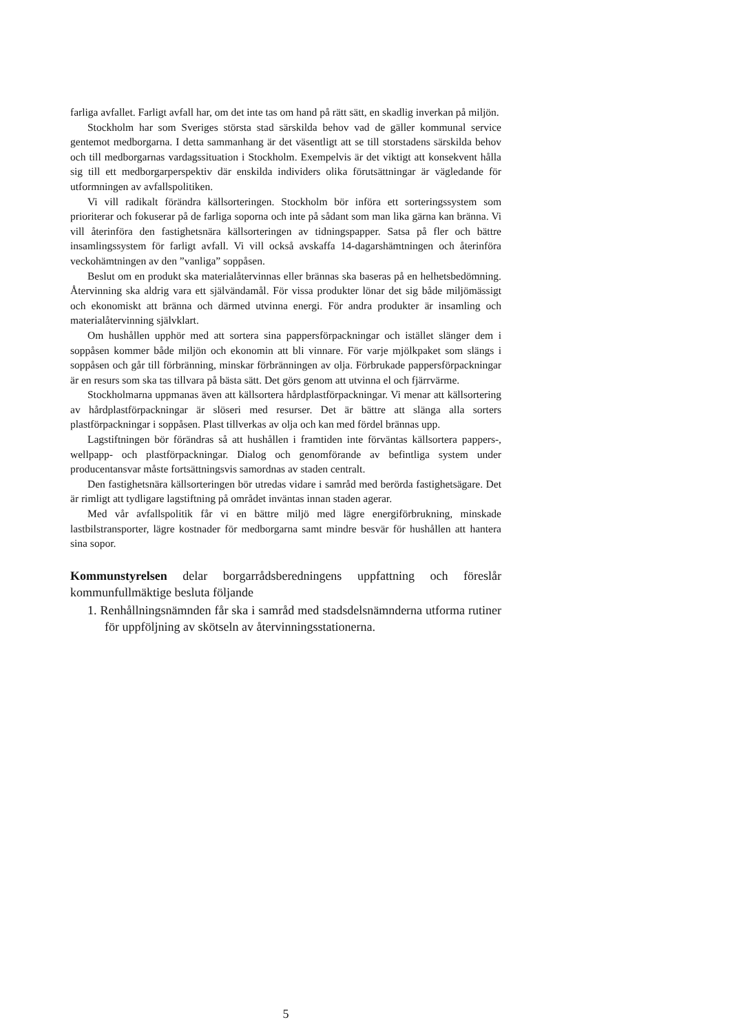farliga avfallet. Farligt avfall har, om det inte tas om hand på rätt sätt, en skadlig inverkan på miljön.
Stockholm har som Sveriges största stad särskilda behov vad de gäller kommunal service gentemot medborgarna. I detta sammanhang är det väsentligt att se till storstadens särskilda behov och till medborgarnas vardagssituation i Stockholm. Exempelvis är det viktigt att konsekvent hålla sig till ett medborgarperspektiv där enskilda individers olika förutsättningar är vägledande för utformningen av avfallspolitiken.
Vi vill radikalt förändra källsorteringen. Stockholm bör införa ett sorteringssystem som prioriterar och fokuserar på de farliga soporna och inte på sådant som man lika gärna kan bränna. Vi vill återinföra den fastighetsnära källsorteringen av tidningspapper. Satsa på fler och bättre insamlingssystem för farligt avfall. Vi vill också avskaffa 14-dagarshämtningen och återinföra veckohämtningen av den ”vanliga” soppåsen.
Beslut om en produkt ska materialåtervinnas eller brännas ska baseras på en helhetsbedömning. Återvinning ska aldrig vara ett självändamål. För vissa produkter lönar det sig både miljömässigt och ekonomiskt att bränna och därmed utvinna energi. För andra produkter är insamling och materialåtervinning självklart.
Om hushållen upphör med att sortera sina pappersförpackningar och istället slänger dem i soppåsen kommer både miljön och ekonomin att bli vinnare. För varje mjölkpaket som slängs i soppåsen och går till förbränning, minskar förbränningen av olja. Förbrukade pappersförpackningar är en resurs som ska tas tillvara på bästa sätt. Det görs genom att utvinna el och fjärrvärme.
Stockholmarna uppmanas även att källsortera hårdplastförpackningar. Vi menar att källsortering av hårdplastförpackningar är slöseri med resurser. Det är bättre att slänga alla sorters plastförpackningar i soppåsen. Plast tillverkas av olja och kan med fördel brännas upp.
Lagstiftningen bör förändras så att hushållen i framtiden inte förväntas källsortera pappers-, wellpapp- och plastförpackningar. Dialog och genomförande av befintliga system under producentansvar måste fortsättningsvis samordnas av staden centralt.
Den fastighetsnära källsorteringen bör utredas vidare i samråd med berörda fastighetsägare. Det är rimligt att tydligare lagstiftning på området inväntas innan staden agerar.
Med vår avfallspolitik får vi en bättre miljö med lägre energiförbrukning, minskade lastbilstransporter, lägre kostnader för medborgarna samt mindre besvär för hushållen att hantera sina sopor.
Kommunstyrelsen delar borgarrådsberedningens uppfattning och föreslår kommunfullmäktige besluta följande
1. Renhållningsnämnden får ska i samråd med stadsdelsnämnderna utforma rutiner för uppföljning av skötseln av återvinningsstationerna.
5